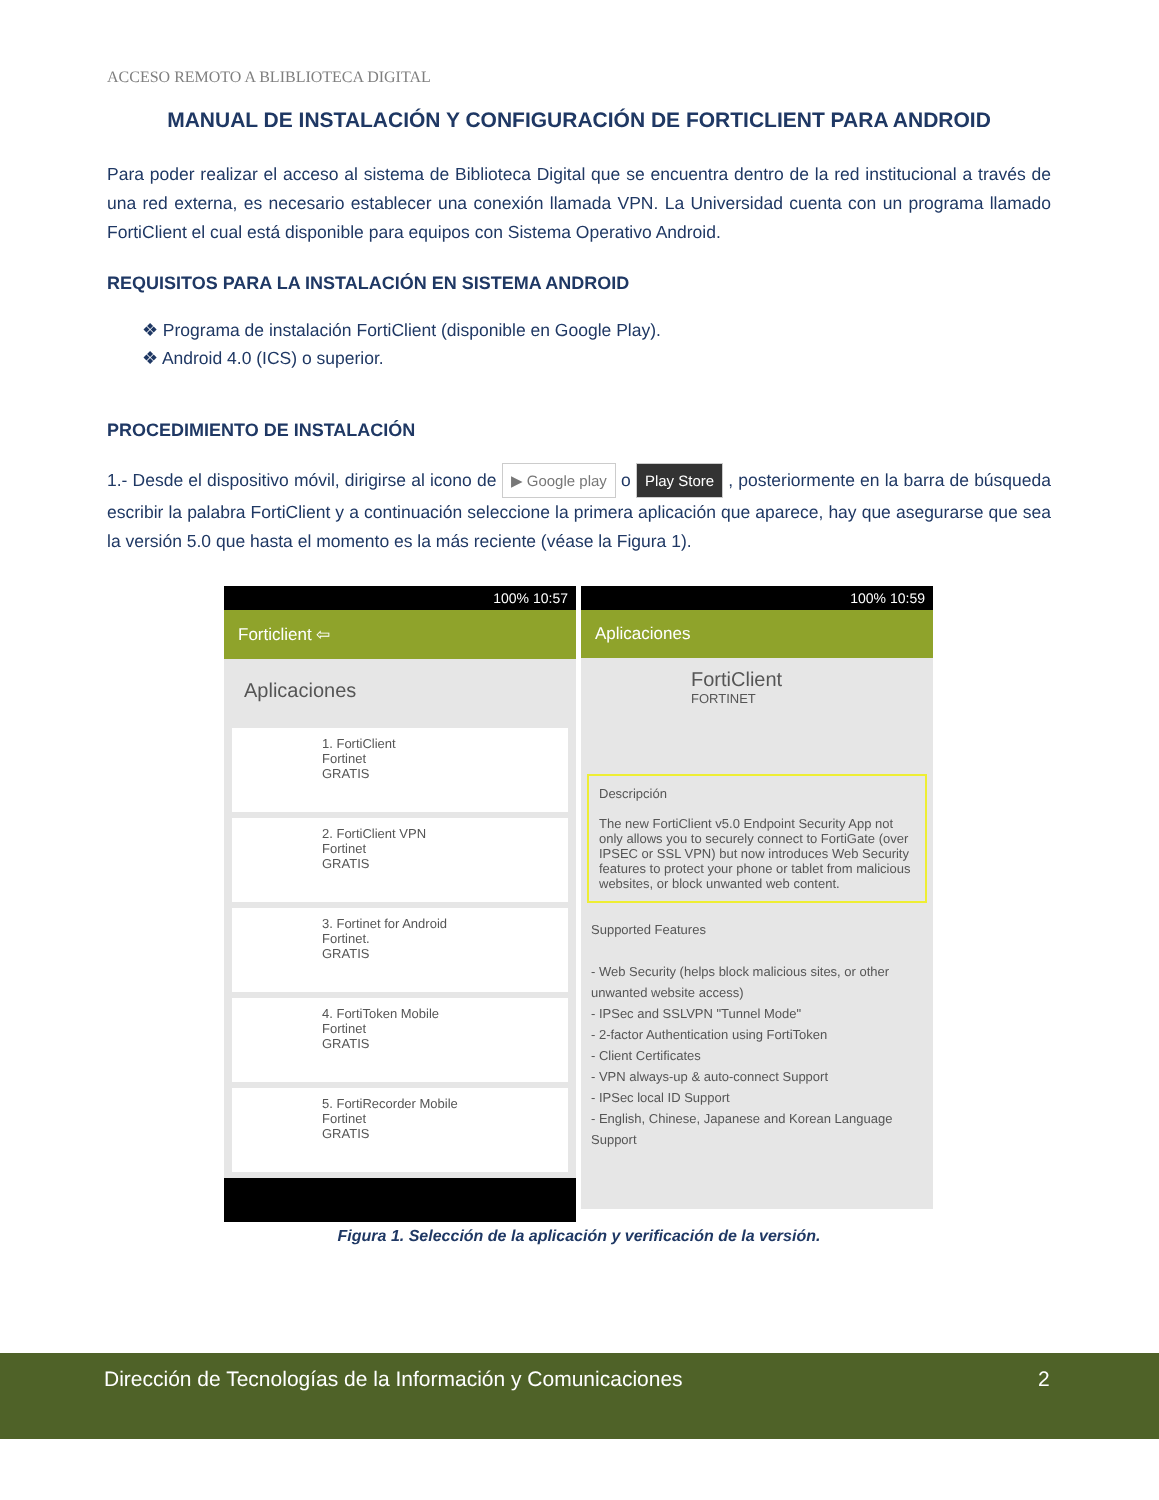ACCESO REMOTO A BLIBLIOTECA DIGITAL
MANUAL DE INSTALACIÓN Y CONFIGURACIÓN DE FORTICLIENT PARA ANDROID
Para poder realizar el acceso al sistema de Biblioteca Digital que se encuentra dentro de la red institucional a través de una red externa, es necesario establecer una conexión llamada VPN. La Universidad cuenta con un programa llamado FortiClient el cual está disponible para equipos con Sistema Operativo Android.
REQUISITOS PARA LA INSTALACIÓN EN SISTEMA ANDROID
❖ Programa de instalación FortiClient (disponible en Google Play).
❖ Android 4.0 (ICS) o superior.
PROCEDIMIENTO DE INSTALACIÓN
1.- Desde el dispositivo móvil, dirigirse al icono de ▶ Google play o Play Store , posteriormente en la barra de búsqueda escribir la palabra FortiClient y a continuación seleccione la primera aplicación que aparece, hay que asegurarse que sea la versión 5.0 que hasta el momento es la más reciente (véase la Figura 1).
100% 10:57
Forticlient ⇦
Aplicaciones
1. FortiClient
Fortinet
GRATIS
2. FortiClient VPN
Fortinet
GRATIS
3. Fortinet for Android
Fortinet.
GRATIS
4. FortiToken Mobile
Fortinet
GRATIS
5. FortiRecorder Mobile
Fortinet
GRATIS
100% 10:59
Aplicaciones
FortiClient
FORTINET
Descripción
The new FortiClient v5.0 Endpoint Security App not only allows you to securely connect to FortiGate (over IPSEC or SSL VPN) but now introduces Web Security features to protect your phone or tablet from malicious websites, or block unwanted web content.
Supported Features
- Web Security (helps block malicious sites, or other unwanted website access)
- IPSec and SSLVPN "Tunnel Mode"
- 2-factor Authentication using FortiToken
- Client Certificates
- VPN always-up & auto-connect Support
- IPSec local ID Support
- English, Chinese, Japanese and Korean Language Support
Figura 1. Selección de la aplicación y verificación de la versión.
Dirección de Tecnologías de la Información y Comunicaciones 2